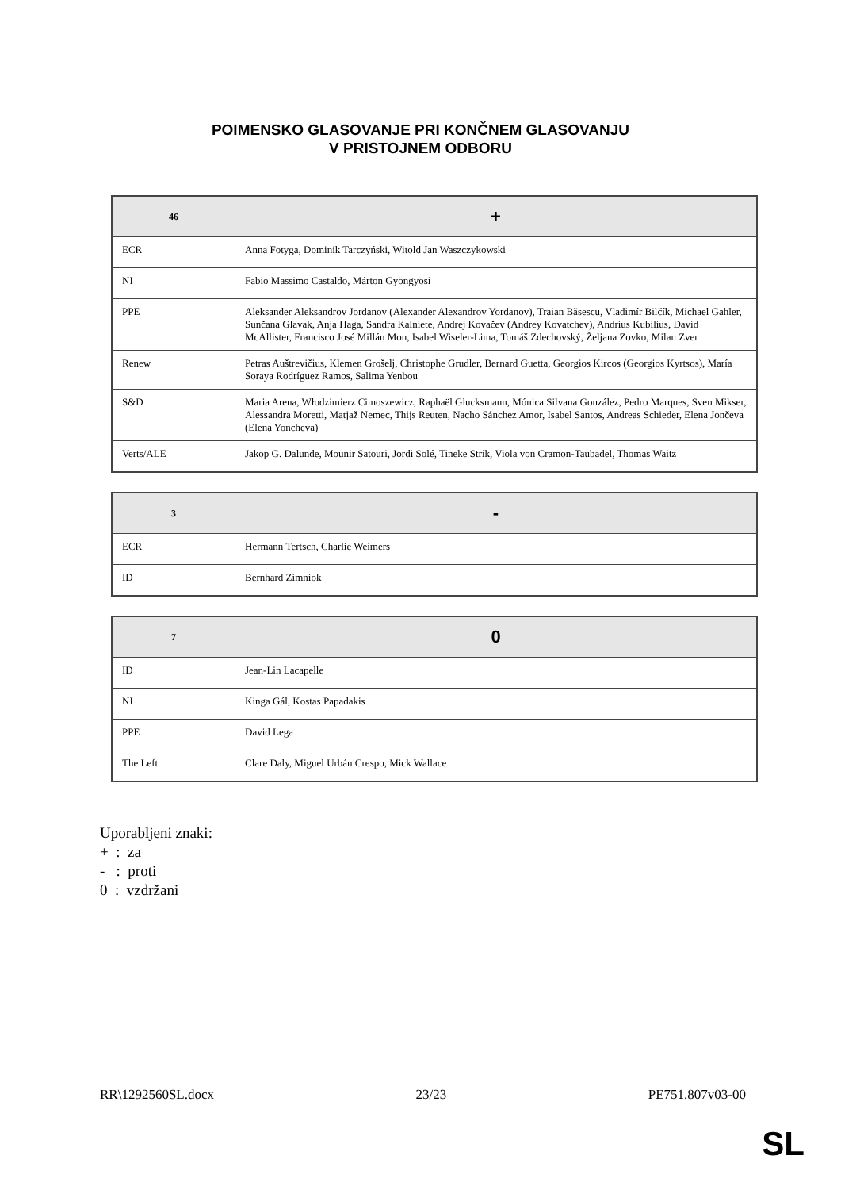POIMENSKO GLASOVANJE PRI KONČNEM GLASOVANJU
V PRISTOJNEM ODBORU
| 46 | + |
| --- | --- |
| ECR | Anna Fotyga, Dominik Tarczyński, Witold Jan Waszczykowski |
| NI | Fabio Massimo Castaldo, Márton Gyöngyösi |
| PPE | Aleksander Aleksandrov Jordanov (Alexander Alexandrov Yordanov), Traian Băsescu, Vladimír Bilčík, Michael Gahler, Sunčana Glavak, Anja Haga, Sandra Kalniete, Andrej Kovačev (Andrey Kovatchev), Andrius Kubilius, David McAllister, Francisco José Millán Mon, Isabel Wiseler-Lima, Tomáš Zdechovský, Željana Zovko, Milan Zver |
| Renew | Petras Auštrevičius, Klemen Grošelj, Christophe Grudler, Bernard Guetta, Georgios Kircos (Georgios Kyrtsos), María Soraya Rodríguez Ramos, Salima Yenbou |
| S&D | Maria Arena, Włodzimierz Cimoszewicz, Raphaël Glucksmann, Mónica Silvana González, Pedro Marques, Sven Mikser, Alessandra Moretti, Matjaž Nemec, Thijs Reuten, Nacho Sánchez Amor, Isabel Santos, Andreas Schieder, Elena Jončeva (Elena Yoncheva) |
| Verts/ALE | Jakop G. Dalunde, Mounir Satouri, Jordi Solé, Tineke Strik, Viola von Cramon-Taubadel, Thomas Waitz |
| 3 | - |
| --- | --- |
| ECR | Hermann Tertsch, Charlie Weimers |
| ID | Bernhard Zimniok |
| 7 | 0 |
| --- | --- |
| ID | Jean-Lin Lacapelle |
| NI | Kinga Gál, Kostas Papadakis |
| PPE | David Lega |
| The Left | Clare Daly, Miguel Urbán Crespo, Mick Wallace |
Uporabljeni znaki:
+ : za
- : proti
0 : vzdržani
RR\1292560SL.docx 23/23 PE751.807v03-00
SL